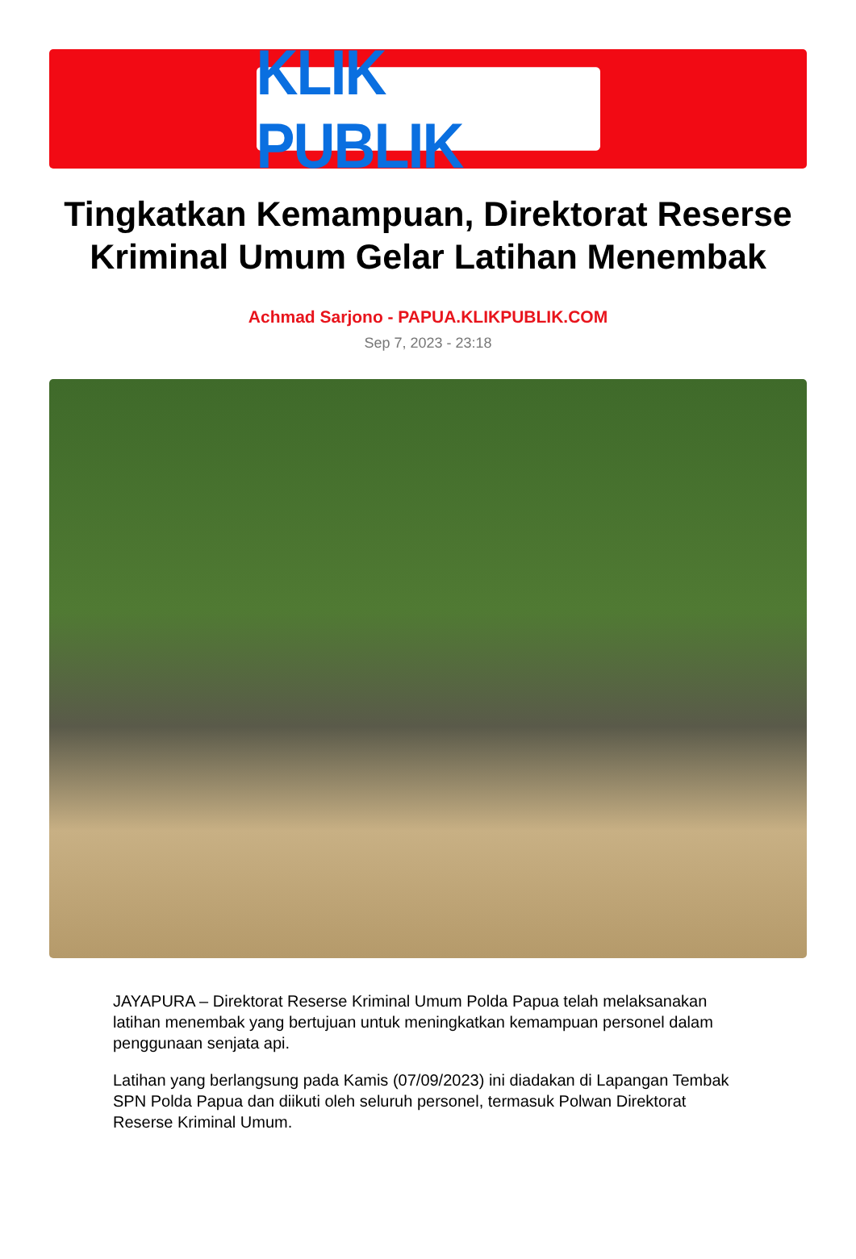KLIK PUBLIK
Tingkatkan Kemampuan, Direktorat Reserse Kriminal Umum Gelar Latihan Menembak
Achmad Sarjono - PAPUA.KLIKPUBLIK.COM
Sep 7, 2023 - 23:18
JAYAPURA – Direktorat Reserse Kriminal Umum Polda Papua telah melaksanakan latihan menembak yang bertujuan untuk meningkatkan kemampuan personel dalam penggunaan senjata api.
Latihan yang berlangsung pada Kamis (07/09/2023) ini diadakan di Lapangan Tembak SPN Polda Papua dan diikuti oleh seluruh personel, termasuk Polwan Direktorat Reserse Kriminal Umum.